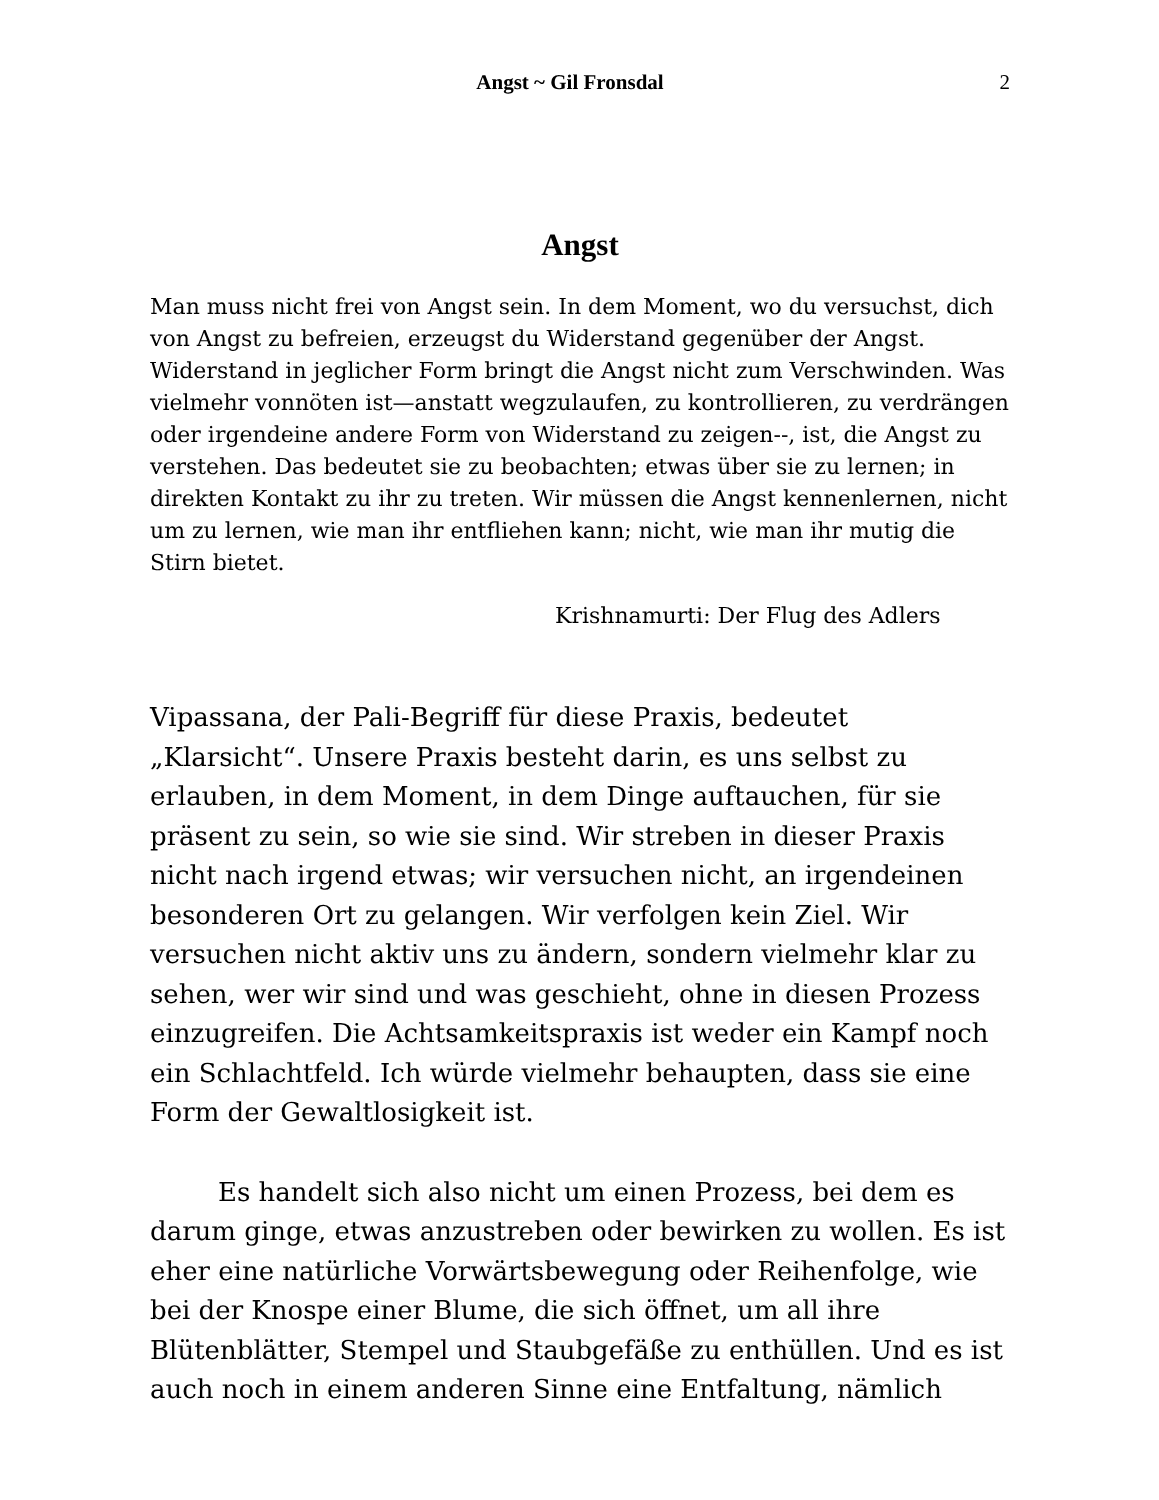Angst ~ Gil Fronsdal 2
Angst
Man muss nicht frei von Angst sein. In dem Moment, wo du versuchst, dich von Angst zu befreien, erzeugst du Widerstand gegenüber der Angst. Widerstand in jeglicher Form bringt die Angst nicht zum Verschwinden. Was vielmehr vonnöten ist—anstatt wegzulaufen, zu kontrollieren, zu verdrängen oder irgendeine andere Form von Widerstand zu zeigen--, ist, die Angst zu verstehen. Das bedeutet sie zu beobachten; etwas über sie zu lernen; in direkten Kontakt zu ihr zu treten. Wir müssen die Angst kennenlernen, nicht um zu lernen, wie man ihr entfliehen kann; nicht, wie man ihr mutig die Stirn bietet.
Krishnamurti: Der Flug des Adlers
Vipassana, der Pali-Begriff für diese Praxis, bedeutet „Klarsicht“. Unsere Praxis besteht darin, es uns selbst zu erlauben, in dem Moment, in dem Dinge auftauchen, für sie präsent zu sein, so wie sie sind. Wir streben in dieser Praxis nicht nach irgend etwas; wir versuchen nicht, an irgendeinen besonderen Ort zu gelangen. Wir verfolgen kein Ziel. Wir versuchen nicht aktiv uns zu ändern, sondern vielmehr klar zu sehen, wer wir sind und was geschieht, ohne in diesen Prozess einzugreifen. Die Achtsamkeitspraxis ist weder ein Kampf noch ein Schlachtfeld. Ich würde vielmehr behaupten, dass sie eine Form der Gewaltlosigkeit ist.
Es handelt sich also nicht um einen Prozess, bei dem es darum ginge, etwas anzustreben oder bewirken zu wollen. Es ist eher eine natürliche Vorwärtsbewegung oder Reihenfolge, wie bei der Knospe einer Blume, die sich öffnet, um all ihre Blütenblätter, Stempel und Staubgefäße zu enthüllen. Und es ist auch noch in einem anderen Sinne eine Entfaltung, nämlich